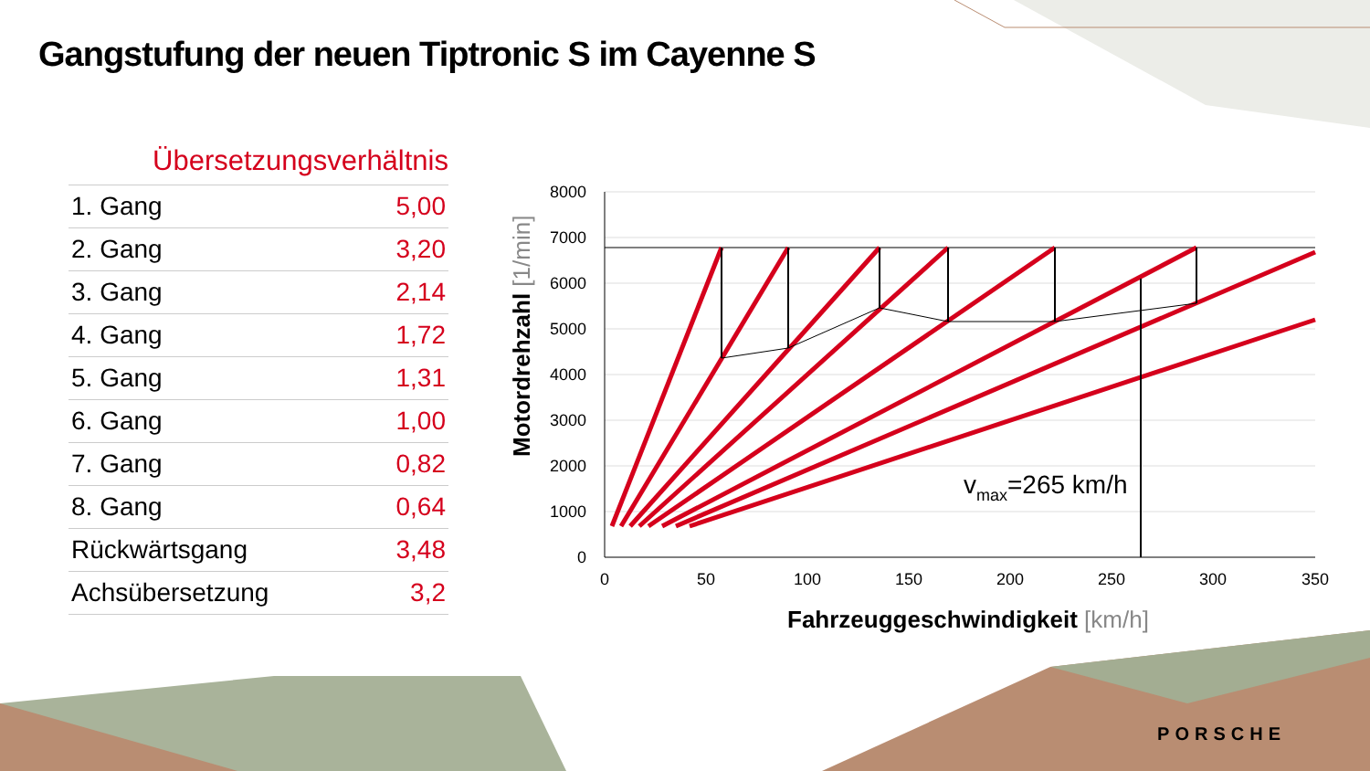Gangstufung der neuen Tiptronic S im Cayenne S
Übersetzungsverhältnis
| 1. Gang | 5,00 |
| 2. Gang | 3,20 |
| 3. Gang | 2,14 |
| 4. Gang | 1,72 |
| 5. Gang | 1,31 |
| 6. Gang | 1,00 |
| 7. Gang | 0,82 |
| 8. Gang | 0,64 |
| Rückwärtsgang | 3,48 |
| Achsübersetzung | 3,2 |
8000
7000
6000
5000
4000
3000
2000
1000
0
0
50
100
150
200
250
300
350
vmax=265 km/h
Fahrzeuggeschwindigkeit [km/h]
Motordrehzahl [1/min]
PORSCHE